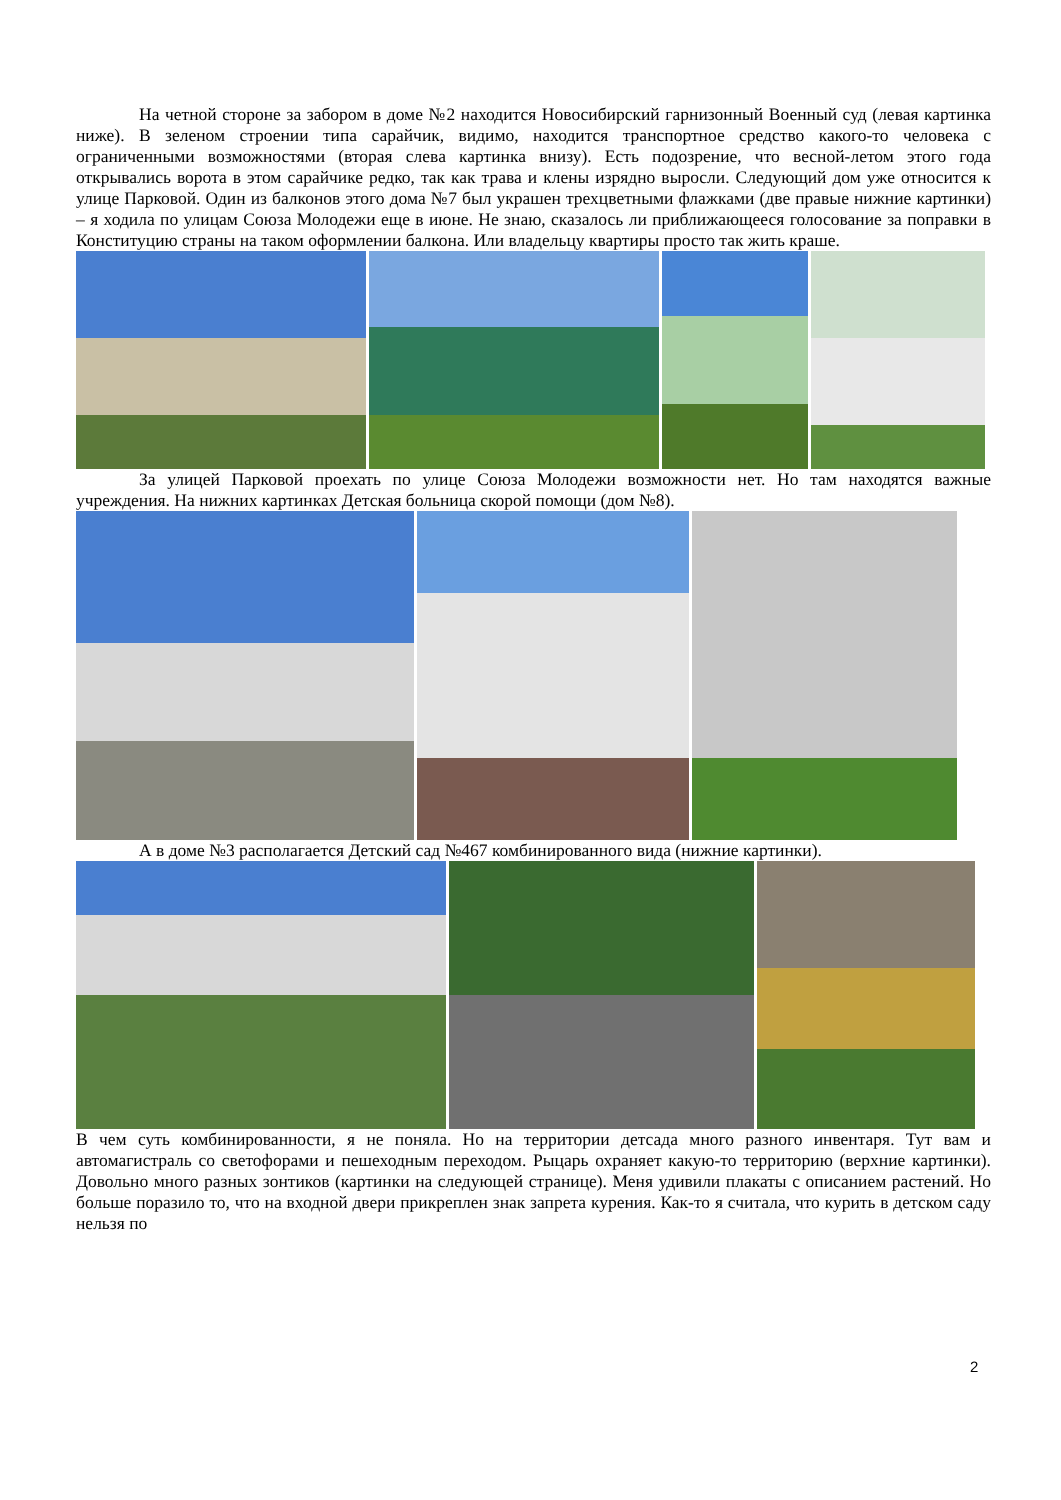На четной стороне за забором в доме №2 находится Новосибирский гарнизонный Военный суд (левая картинка ниже). В зеленом строении типа сарайчик, видимо, находится транспортное средство какого-то человека с ограниченными возможностями (вторая слева картинка внизу). Есть подозрение, что весной-летом этого года открывались ворота в этом сарайчике редко, так как трава и клены изрядно выросли. Следующий дом уже относится к улице Парковой. Один из балконов этого дома №7 был украшен трехцветными флажками (две правые нижние картинки) – я ходила по улицам Союза Молодежи еще в июне. Не знаю, сказалось ли приближающееся голосование за поправки в Конституцию страны на таком оформлении балкона. Или владельцу квартиры просто так жить краше.
За улицей Парковой проехать по улице Союза Молодежи возможности нет. Но там находятся важные учреждения. На нижних картинках Детская больница скорой помощи (дом №8).
А в доме №3 располагается Детский сад №467 комбинированного вида (нижние картинки).
В чем суть комбинированности, я не поняла. Но на территории детсада много разного инвентаря. Тут вам и автомагистраль со светофорами и пешеходным переходом. Рыцарь охраняет какую-то территорию (верхние картинки). Довольно много разных зонтиков (картинки на следующей странице). Меня удивили плакаты с описанием растений. Но больше поразило то, что на входной двери прикреплен знак запрета курения. Как-то я считала, что курить в детском саду нельзя по
2